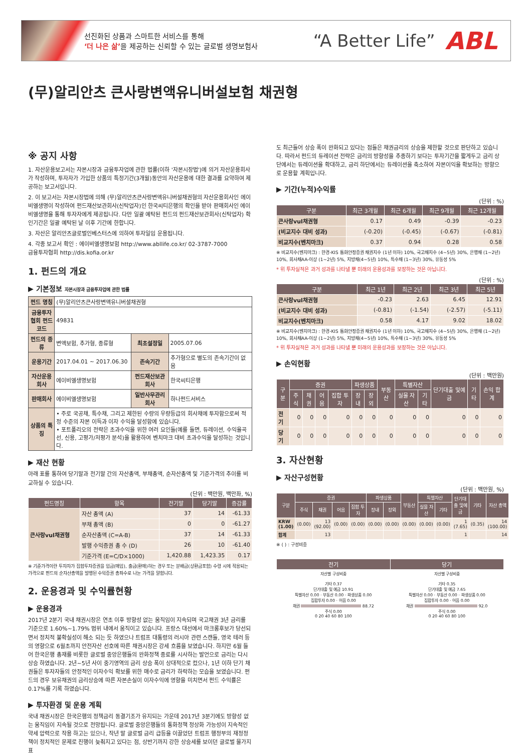선진화된 상품과 스마트한 서비스를 통해
‘더 나은 삶’을 제공하는 신뢰할 수 있는 글로벌 생명보험사
“A Better Life”
ABL
(무)알리안츠 큰사랑변액유니버설보험 채권형
※ 공지 사항
1. 자산운용보고서는 자본시장과 금융투자업에 관한 법률(이하 '자본시장법')에 의거 자산운용회사가 작성하며, 투자자가 가입한 상품의 특정기간(3개월)동안의 자산운용에 대한 결과를 요약하여 제공하는 보고서입니다.
2. 이 보고서는 자본시장법에 의해 (무)알리안츠큰사랑변액유니버설채권형의 자산운용회사인 에이비엘생명이 작성하여 펀드재산보관회사(신탁업자)인 한국씨티은행의 확인을 받아 판매회사인 에이비엘생명을 통해 투자자에게 제공됩니다. 다만 일괄 예탁된 펀드의 펀드재산보관회사(신탁업자) 확인기간은 일괄 예탁된 날 이후 기간에 한합니다.
3. 자산은 알리안츠글로벌인베스터스에 의하여 투자일임 운용됩니다.
4. 각종 보고서 확인 : 에이비엘생명보험 http://www.abllife.co.kr/ 02-3787-7000
금융투자협회 http://dis.kofia.or.kr
1. 펀드의 개요
▶ 기본정보 자본시장과 금융투자업에 관한 법률
| 펀드 명칭 | (무)알리안츠큰사랑변액유니버셜채권형 | | |
| 금융투자협회 펀드코드 | 49831 | | |
| 펀드의 종류 | 변액보험, 추가형, 종류형 | 최초설정일 | 2005.07.06 |
| 운용기간 | 2017.04.01 ~ 2017.06.30 | 존속기간 | 추가형으로 별도의 존속기간이 없음 |
| 자산운용회사 | 에이비엘생명보험 | 펀드재산보관회사 | 한국씨티은행 |
| 판매회사 | 에이비엘생명보험 | 일반사무관리회사 | 하나펀드서비스 |
| 상품의 특징 | • 주로 국공채, 특수채, 그리고 제한된 수량의 우량등급의 회사채에 투자함으로써 적정 수준의 자본 이득과 이자 수익을 달성함에 있습니다. • 포트폴리오의 전략은 초과수익을 위한 여러 요인들(예를 들면, 듀레이션, 수익율곡선, 신용, 고평가/저평가 분석)을 활용하여 벤치마크 대비 초과수익을 달성하는 것입니다. | | |
▶ 재산 현황
아래 표를 통하여 당기말과 전기말 간의 자산총액, 부채총액, 순자산총액 및 기준가격의 추이를 비교하실 수 있습니다.
(단위 : 백만원, 백만좌, %)
| 펀드명칭 | 항목 | 전기말 | 당기말 | 증감률 |
| --- | --- | --- | --- | --- |
| 큰사랑vul채권형 | 자산 총액 (A) | 37 | 14 | -61.33 |
| | 부채 총액 (B) | 0 | 0 | -61.27 |
| | 순자산총액 (C=A-B) | 37 | 14 | -61.33 |
| | 발행 수익증권 총 수 (D) | 26 | 10 | -61.40 |
| | 기준가격 (E=C/D×1000) | 1,420.88 | 1,423.35 | 0.17 |
※ 기준가격이란 투자자가 집합투자증권을 입금(매입), 출금(환매)하는 경우 또는 분배금(상환금포함) 수령 시에 적용되는 가격으로 펀드의 순자산총액을 발행된 수익증권 총좌수로 나눈 가격을 말합니다.
2. 운용경과 및 수익률현황
▶ 운용경과
2017년 2분기 국내 채권시장은 연초 이후 방향성 없는 움직임이 지속되며 국고채권 3년 금리를 기준으로 1.60%~1.79% 범위 내에서 움직이고 있습니다. 프랑스 대선에서 마크롱후보가 당선되면서 정치적 불확실성이 해소 되는 듯 하였으나 트럼프 대통령의 러시아 관련 스캔들, 영국 테러 등의 영향으로 6월초까지 안전자산 선호에 따른 채권시장은 강세 흐름을 보였습니다. 하지만 6월 들어 한국은행 총재를 비롯한 글로벌 중앙은행들의 완화정책 종료를 시사하는 발언으로 금리는 다시 상승 하였습니다. 2년~5년 사이 중기영역의 금리 상승 폭이 상대적으로 컸으나, 1년 이하 단기 채권들은 투자자들의 안정적인 이자수익 확보를 위한 매수로 금리가 하락하는 모습을 보였습니다. 펀드의 경우 보유채권의 금리상승에 따른 자본손실이 이자수익에 영향을 미치면서 펀드 수익률은 0.17%를 기록 하였습니다.
▶ 투자환경 및 운용 계획
국내 채권시장은 한국은행의 정책금리 동결기조가 유지되는 가운데 2017년 3분기에도 방향성 없는 움직임이 지속될 것으로 전망됩니다. 글로벌 중앙은행들의 통화정책 정상화 가능성이 지속적인 약세 압력으로 작용 하고는 있으나, 작년 말 글로벌 금리 급등을 이끌었던 트럼프 행정부의 재정정책이 정치적인 문제로 진행이 늦춰지고 있다는 점, 상반기까지 강한 상승세를 보이던 글로벌 물가지표
도 최근들어 상승 폭이 완화되고 있다는 점들은 채권금리의 상승을 제한할 것으로 판단하고 있습니다. 따라서 펀드의 듀레이션 전략은 금리의 방향성을 추종하기 보다는 투자기간을 짧게두고 금리 상단에서는 듀레이션을 확대하고, 금리 하단에서는 듀레이션을 축소하여 자본이익을 확보하는 방향으로 운용할 계획입니다.
▶ 기간(누적)수익률
(단위 : %)
| 구분 | 최근 3개월 | 최근 6개월 | 최근 9개월 | 최근 12개월 |
| --- | --- | --- | --- | --- |
| 큰사랑vul채권형 | 0.17 | 0.49 | -0.39 | -0.23 |
| (비교지수 대비 성과) | (-0.20) | (-0.45) | (-0.67) | (-0.81) |
| 비교지수(벤치마크) | 0.37 | 0.94 | 0.28 | 0.58 |
※ 비교지수(벤치마크) : 한경-KIS 통화안정증권 채권지수 (1년 이하) 10%, 국고채지수 (4~5년) 30%, 은행채 (1~2년) 10%, 회사채AA-이상 (1~2년) 5%, 지방채(4~5년) 10%, 특수채 (1~3년) 30%, 유동성 5%
* 위 투자실적은 과거 성과를 나타낼 뿐 미래의 운용성과를 보장하는 것은 아닙니다.
(단위 : %)
| 구분 | 최근 1년 | 최근 2년 | 최근 3년 | 최근 5년 |
| --- | --- | --- | --- | --- |
| 큰사랑vul채권형 | -0.23 | 2.63 | 6.45 | 12.91 |
| (비교지수 대비 성과) | (-0.81) | (-1.54) | (-2.57) | (-5.11) |
| 비교지수(벤치마크) | 0.58 | 4.17 | 9.02 | 18.02 |
※ 비교지수(벤치마크) : 한경-KIS 통화안정증권 채권지수 (1년 이하) 10%, 국고채지수 (4~5년) 30%, 은행채 (1~2년) 10%, 회사채AA-이상 (1~2년) 5%, 지방채(4~5년) 10%, 특수채 (1~3년) 30%, 유동성 5%
* 위 투자실적은 과거 성과를 나타낼 뿐 미래의 운용성과를 보장하는 것은 아닙니다.
▶ 손익현황
(단위 : 백만원)
| 구분 | 증권 | | | | 파생상품 | | 부동산 | 특별자산 | | 단기대출 및예금 | 기타 | 손익 합계 |
| --- | --- | --- | --- | --- | --- | --- | --- | --- | --- | --- | --- | --- |
| | 주식 | 채권 | 어음 | 집합 투자 | 장내 | 장외 | | 실물 자산 | 기타 | | | |
| 전기 | 0 | 0 | 0 | 0 | 0 | 0 | 0 | 0 | 0 | 0 | 0 | 0 |
| 당기 | 0 | 0 | 0 | 0 | 0 | 0 | 0 | 0 | 0 | 0 | 0 | 0 |
3. 자산현황
▶ 자산구성현황
(단위 : 백만원, %)
| 구분 | 증권 | | | | 파생상품 | | 부동산 | 특별자산 | | 단기대출 및예금 | 기타 | 자산 총액 |
| --- | --- | --- | --- | --- | --- | --- | --- | --- | --- | --- | --- | --- |
| | 주식 | 채권 | 어음 | 집합 투자 | 장내 | 장외 | | 실물 자산 | 기타 | | | |
| KRW (1.00) | (0.00) | 13 (92.00) | (0.00) | (0.00) | (0.00) | (0.00) | (0.00) | (0.00) | (0.00) | 1 (7.65) | (0.35) | 14 (100.00) |
| 합계 | | 13 | | | | | | | | 1 | | 14 |
※ ( ) : 구성비중
| 전기 | 당기 |
| --- | --- |
| 자산별 구성비중 기타 0.37 단기대출 및 예금 10.91 특별자산 0.00 · 부동산 0.00 · 파생상품 0.00 집합투자 0.00 · 어음 0.00 채권 88.72 주식 0.00 0 20 40 60 80 100 | 자산별 구성비중 기타 0.35 단기대출 및 예금 7.65 특별자산 0.00 · 부동산 0.00 · 파생상품 0.00 집합투자 0.00 · 어음 0.00 채권 92.0 주식 0.00 0 20 40 60 80 100 |